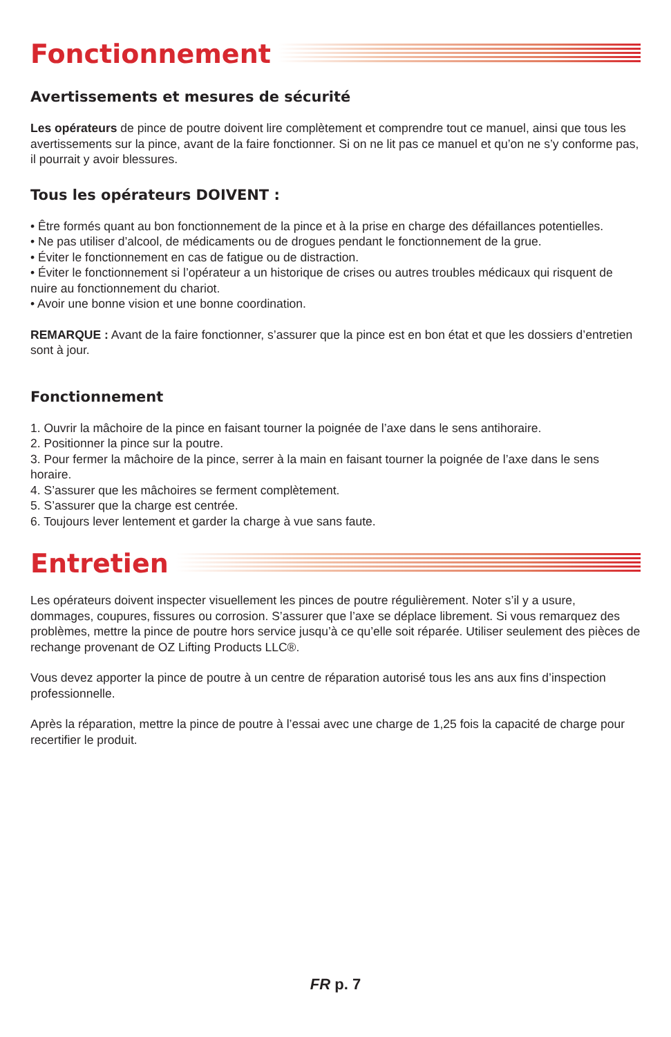Fonctionnement
Avertissements et mesures de sécurité
Les opérateurs de pince de poutre doivent lire complètement et comprendre tout ce manuel, ainsi que tous les avertissements sur la pince, avant de la faire fonctionner. Si on ne lit pas ce manuel et qu’on ne s’y conforme pas, il pourrait y avoir blessures.
Tous les opérateurs DOIVENT :
• Être formés quant au bon fonctionnement de la pince et à la prise en charge des défaillances potentielles.
• Ne pas utiliser d’alcool, de médicaments ou de drogues pendant le fonctionnement de la grue.
• Éviter le fonctionnement en cas de fatigue ou de distraction.
• Éviter le fonctionnement si l’opérateur a un historique de crises ou autres troubles médicaux qui risquent de nuire au fonctionnement du chariot.
• Avoir une bonne vision et une bonne coordination.
REMARQUE : Avant de la faire fonctionner, s’assurer que la pince est en bon état et que les dossiers d’entretien sont à jour.
Fonctionnement
1. Ouvrir la mâchoire de la pince en faisant tourner la poignée de l’axe dans le sens antihoraire.
2. Positionner la pince sur la poutre.
3. Pour fermer la mâchoire de la pince, serrer à la main en faisant tourner la poignée de l’axe dans le sens horaire.
4. S’assurer que les mâchoires se ferment complètement.
5. S’assurer que la charge est centrée.
6. Toujours lever lentement et garder la charge à vue sans faute.
Entretien
Les opérateurs doivent inspecter visuellement les pinces de poutre régulièrement. Noter s’il y a usure, dommages, coupures, fissures ou corrosion. S’assurer que l’axe se déplace librement. Si vous remarquez des problèmes, mettre la pince de poutre hors service jusqu’à ce qu’elle soit réparée. Utiliser seulement des pièces de rechange provenant de OZ Lifting Products LLC®.
Vous devez apporter la pince de poutre à un centre de réparation autorisé tous les ans aux fins d’inspection professionnelle.
Après la réparation, mettre la pince de poutre à l’essai avec une charge de 1,25 fois la capacité de charge pour recertifier le produit.
FR p. 7